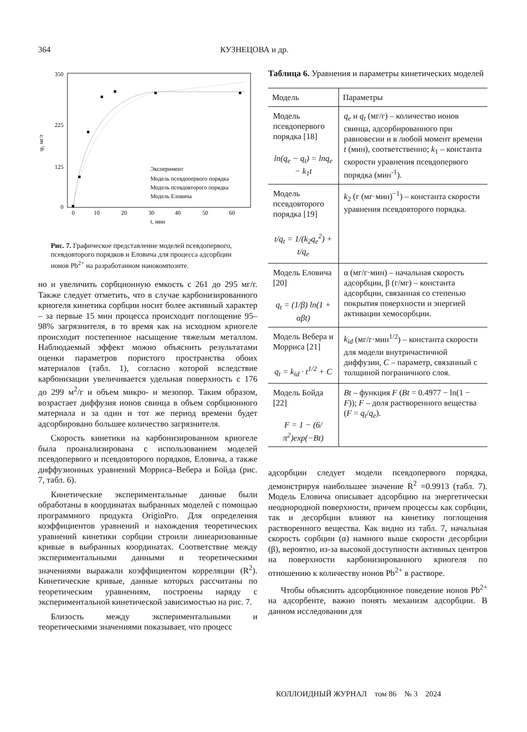364 КУЗНЕЦОВА и др.
qt, мг/г
350
225
125
0
0
10
20
30
40
50
60
t, мин
Эксперимент
Модель псевдопервого порядка
Модель псевдовторого порядка
Модель Еловича
Рис. 7. Графическое представление моделей псевдопервого, псевдовторого порядков и Еловича для процесса адсорбции ионов Pb<sup>2+</sup> на разработанном нанокомпозите.
но и увеличить сорбционную емкость с 261 до 295 мг/г. Также следует отметить, что в случае карбонизированного криогеля кинетика сорбции носит более активный характер – за первые 15 мин процесса происходит поглощение 95–98% загрязнителя, в то время как на исходном криогеле происходит постепенное насыщение тяжелым металлом. Наблюдаемый эффект можно объяснить результатами оценки параметров пористого пространства обоих материалов (табл. 1), согласно которой вследствие карбонизации увеличивается удельная поверхность с 176 до 299 м<sup>2</sup>/г и объем микро- и мезопор. Таким образом, возрастает диффузия ионов свинца в объем сорбционного материала и за один и тот же период времени будет адсорбировано большее количество загрязнителя.
Скорость кинетики на карбонизированном криогеле была проанализирована с использованием моделей псевдопервого и псевдовторого порядков, Еловича, а также диффузионных уравнений Морриса–Вебера и Бойда (рис. 7, табл. 6).
Кинетические экспериментальные данные были обработаны в координатах выбранных моделей с помощью программного продукта OriginPro. Для определения коэффициентов уравнений и нахождения теоретических уравнений кинетики сорбции строили линеаризованные кривые в выбранных координатах. Соответствие между экспериментальными данными и теоретическими значениями выражали коэффициентом корреляции (R<sup>2</sup>). Кинетические кривые, данные которых рассчитаны по теоретическим уравнениям, построены наряду с экспериментальной кинетической зависимостью на рис. 7.
Близость между экспериментальными и теоретическими значениями показывает, что процесс
Таблица 6. Уравнения и параметры кинетических моделей
| Модель | Параметры |
| --- | --- |
| Модель псевдопервого порядка [18] ln(q<sub>e</sub> − q<sub>t</sub>) = lnq<sub>e</sub> − k<sub>1</sub>t | q<sub>e</sub> и q<sub>t</sub> (мг/г) – количество ионов свинца, адсорбированного при равновесии и в любой момент времени t (мин), соответственно; k<sub>1</sub> – константа скорости уравнения псевдопервого порядка (мин<sup>-1</sup>). |
| Модель псевдовторого порядка [19] t/q<sub>t</sub> = 1/(k<sub>2</sub>q<sub>e</sub><sup>2</sup>) + t/q<sub>e</sub> | k<sub>2</sub> (г (мг·мин)<sup>−1</sup>) – константа скорости уравнения псевдовторого порядка. |
| Модель Еловича [20] q<sub>t</sub> = (1/β) ln(1 + αβt) | α (мг/г·мин) – начальная скорость адсорбции, β (г/мг) – константа адсорбции, связанная со степенью покрытия поверхности и энергией активации хемосорбции. |
| Модель Вебера и Морриса [21] q<sub>t</sub> = k<sub>id</sub> · t<sup>1/2</sup> + C | k<sub>id</sub> (мг/г·мин<sup>1/2</sup>) – константа скорости для модели внутричастичной диффузии, C – параметр, связанный с толщиной пограничного слоя. |
| Модель Бойда [22] F = 1 − (6/π<sup>2</sup>)exp(−Bt) | Bt – функция F ( Bt = 0.4977 − ln(1 − F )); F – доля растворенного вещества ( F = q<sub>t</sub> / q<sub>e</sub> ). |
адсорбции следует модели псевдопервого порядка, демонстрируя наибольшее значение R<sup>2</sup> =0.9913 (табл. 7). Модель Еловича описывает адсорбцию на энергетически неоднородной поверхности, причем процессы как сорбции, так и десорбции влияют на кинетику поглощения растворенного вещества. Как видно из табл. 7, начальная скорость сорбции (α) намного выше скорости десорбции (β), вероятно, из-за высокой доступности активных центров на поверхности карбонизированного криогеля по отношению к количеству ионов Pb<sup>2+</sup> в растворе.
Чтобы объяснить адсорбционное поведение ионов Pb<sup>2+</sup> на адсорбенте, важно понять механизм адсорбции. В данном исследовании для
КОЛЛОИДНЫЙ ЖУРНАЛ том 86 № 3 2024